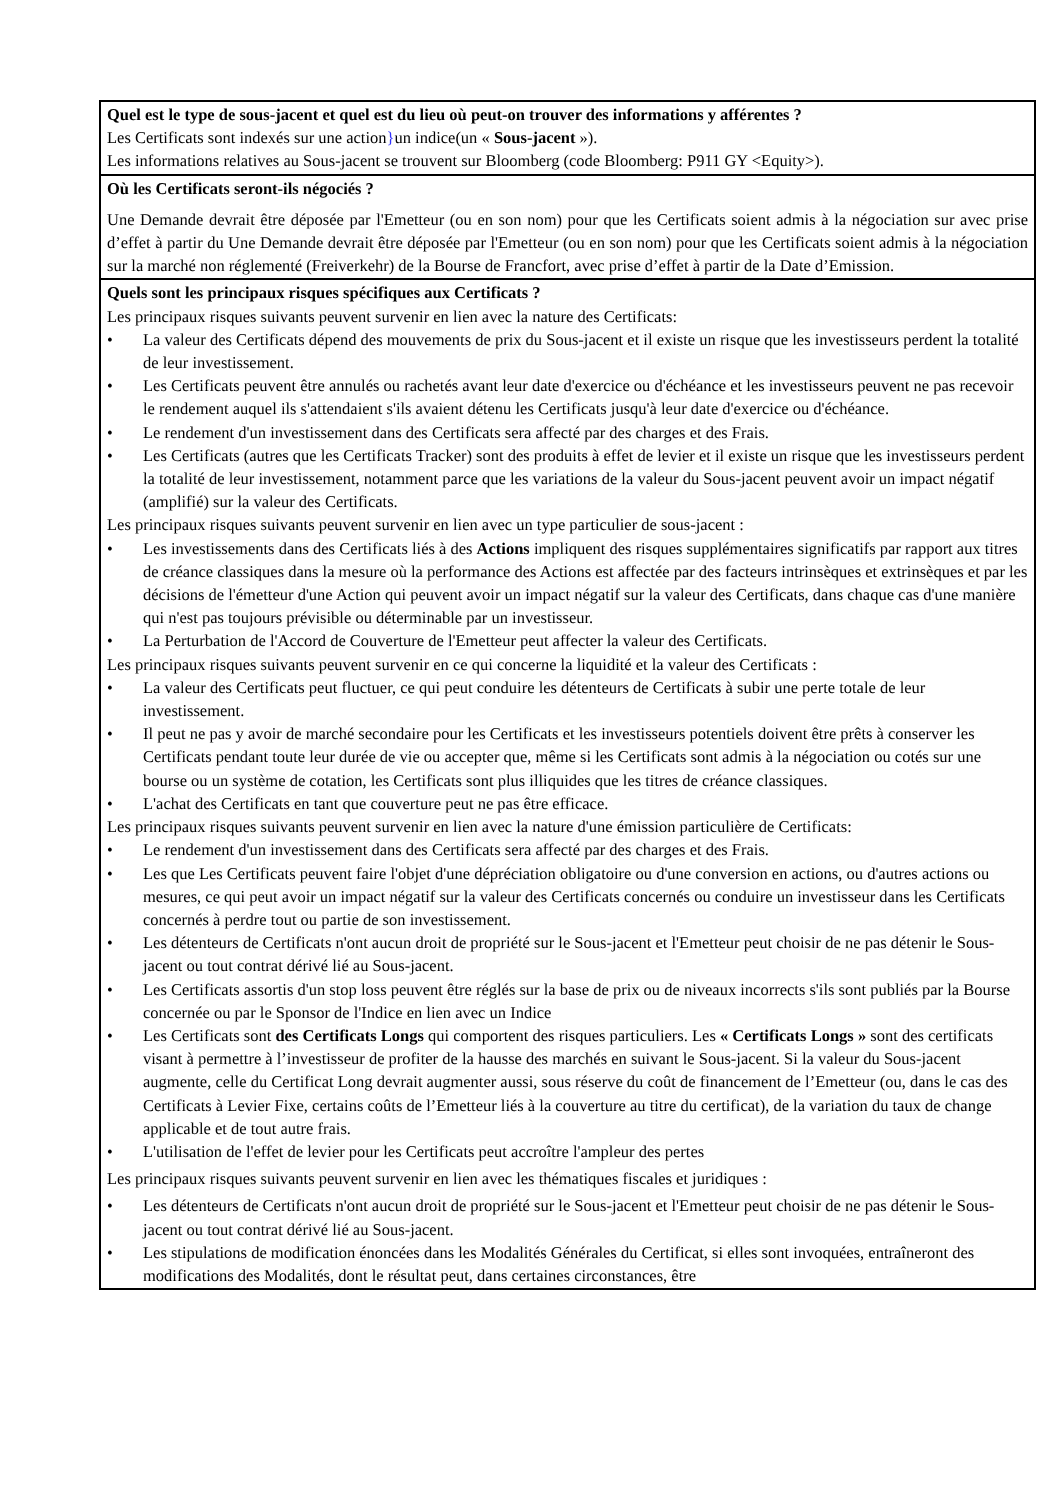| Quel est le type de sous-jacent et quel est du lieu où peut-on trouver des informations y afférentes ? Les Certificats sont indexés sur une action } un indice(un « Sous-jacent »). Les informations relatives au Sous-jacent se trouvent sur Bloomberg (code Bloomberg: P911 GY <Equity>). |
| Où les Certificats seront-ils négociés ? Une Demande devrait être déposée par l'Emetteur (ou en son nom) pour que les Certificats soient admis à la négociation sur avec prise d’effet à partir du Une Demande devrait être déposée par l'Emetteur (ou en son nom) pour que les Certificats soient admis à la négociation sur la marché non réglementé (Freiverkehr) de la Bourse de Francfort, avec prise d’effet à partir de la Date d’Emission. |
| Quels sont les principaux risques spécifiques aux Certificats ? Les principaux risques suivants peuvent survenir en lien avec la nature des Certificats: • La valeur des Certificats dépend des mouvements de prix du Sous-jacent et il existe un risque que les investisseurs perdent la totalité de leur investissement. • Les Certificats peuvent être annulés ou rachetés avant leur date d'exercice ou d'échéance et les investisseurs peuvent ne pas recevoir le rendement auquel ils s'attendaient s'ils avaient détenu les Certificats jusqu'à leur date d'exercice ou d'échéance. • Le rendement d'un investissement dans des Certificats sera affecté par des charges et des Frais. • Les Certificats (autres que les Certificats Tracker) sont des produits à effet de levier et il existe un risque que les investisseurs perdent la totalité de leur investissement, notamment parce que les variations de la valeur du Sous-jacent peuvent avoir un impact négatif (amplifié) sur la valeur des Certificats. Les principaux risques suivants peuvent survenir en lien avec un type particulier de sous-jacent : • Les investissements dans des Certificats liés à des Actions impliquent des risques supplémentaires significatifs par rapport aux titres de créance classiques dans la mesure où la performance des Actions est affectée par des facteurs intrinsèques et extrinsèques et par les décisions de l'émetteur d'une Action qui peuvent avoir un impact négatif sur la valeur des Certificats, dans chaque cas d'une manière qui n'est pas toujours prévisible ou déterminable par un investisseur. • La Perturbation de l'Accord de Couverture de l'Emetteur peut affecter la valeur des Certificats. Les principaux risques suivants peuvent survenir en ce qui concerne la liquidité et la valeur des Certificats : • La valeur des Certificats peut fluctuer, ce qui peut conduire les détenteurs de Certificats à subir une perte totale de leur investissement. • Il peut ne pas y avoir de marché secondaire pour les Certificats et les investisseurs potentiels doivent être prêts à conserver les Certificats pendant toute leur durée de vie ou accepter que, même si les Certificats sont admis à la négociation ou cotés sur une bourse ou un système de cotation, les Certificats sont plus illiquides que les titres de créance classiques. • L'achat des Certificats en tant que couverture peut ne pas être efficace. Les principaux risques suivants peuvent survenir en lien avec la nature d'une émission particulière de Certificats: • Le rendement d'un investissement dans des Certificats sera affecté par des charges et des Frais. • Les que Les Certificats peuvent faire l'objet d'une dépréciation obligatoire ou d'une conversion en actions, ou d'autres actions ou mesures, ce qui peut avoir un impact négatif sur la valeur des Certificats concernés ou conduire un investisseur dans les Certificats concernés à perdre tout ou partie de son investissement. • Les détenteurs de Certificats n'ont aucun droit de propriété sur le Sous-jacent et l'Emetteur peut choisir de ne pas détenir le Sous-jacent ou tout contrat dérivé lié au Sous-jacent. • Les Certificats assortis d'un stop loss peuvent être réglés sur la base de prix ou de niveaux incorrects s'ils sont publiés par la Bourse concernée ou par le Sponsor de l'Indice en lien avec un Indice • Les Certificats sont des Certificats Longs qui comportent des risques particuliers. Les « Certificats Longs » sont des certificats visant à permettre à l’investisseur de profiter de la hausse des marchés en suivant le Sous-jacent. Si la valeur du Sous-jacent augmente, celle du Certificat Long devrait augmenter aussi, sous réserve du coût de financement de l’Emetteur (ou, dans le cas des Certificats à Levier Fixe, certains coûts de l’Emetteur liés à la couverture au titre du certificat), de la variation du taux de change applicable et de tout autre frais. • L'utilisation de l'effet de levier pour les Certificats peut accroître l'ampleur des pertes Les principaux risques suivants peuvent survenir en lien avec les thématiques fiscales et juridiques : • Les détenteurs de Certificats n'ont aucun droit de propriété sur le Sous-jacent et l'Emetteur peut choisir de ne pas détenir le Sous-jacent ou tout contrat dérivé lié au Sous-jacent. • Les stipulations de modification énoncées dans les Modalités Générales du Certificat, si elles sont invoquées, entraîneront des modifications des Modalités, dont le résultat peut, dans certaines circonstances, être |